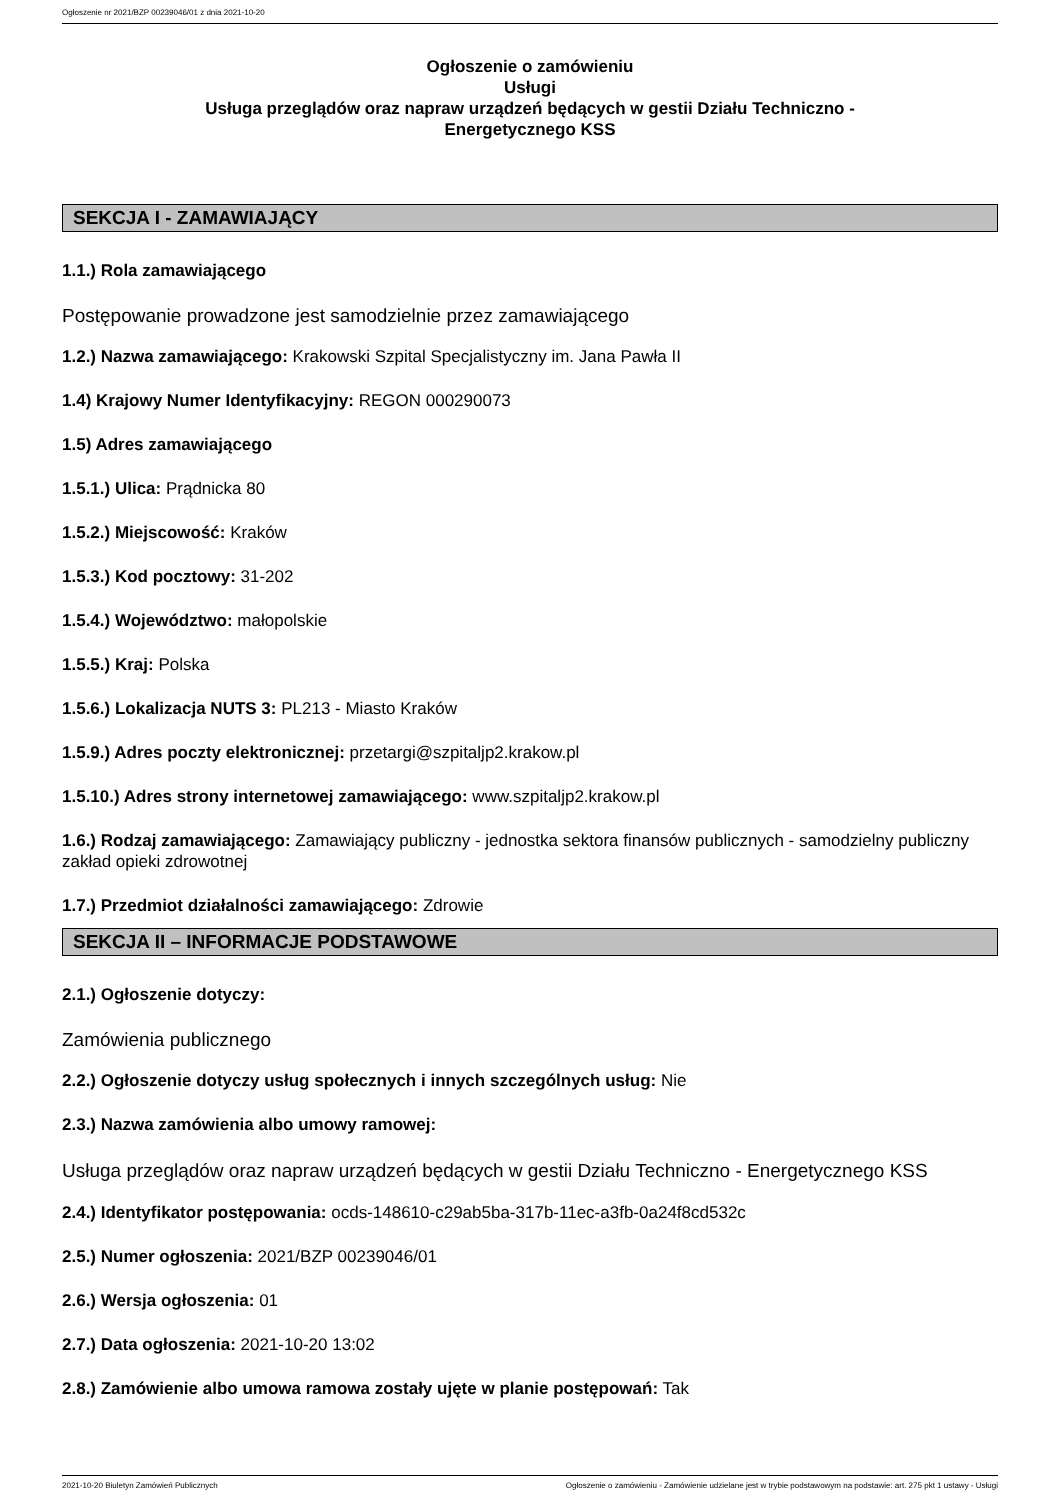Ogłoszenie nr 2021/BZP 00239046/01 z dnia 2021-10-20
Ogłoszenie o zamówieniu
Usługi
Usługa przeglądów oraz napraw urządzeń będących w gestii Działu Techniczno -
Energetycznego KSS
SEKCJA I - ZAMAWIAJĄCY
1.1.) Rola zamawiającego
Postępowanie prowadzone jest samodzielnie przez zamawiającego
1.2.) Nazwa zamawiającego: Krakowski Szpital Specjalistyczny im. Jana Pawła II
1.4) Krajowy Numer Identyfikacyjny: REGON 000290073
1.5) Adres zamawiającego
1.5.1.) Ulica: Prądnicka 80
1.5.2.) Miejscowość: Kraków
1.5.3.) Kod pocztowy: 31-202
1.5.4.) Województwo: małopolskie
1.5.5.) Kraj: Polska
1.5.6.) Lokalizacja NUTS 3: PL213 - Miasto Kraków
1.5.9.) Adres poczty elektronicznej: przetargi@szpitaljp2.krakow.pl
1.5.10.) Adres strony internetowej zamawiającego: www.szpitaljp2.krakow.pl
1.6.) Rodzaj zamawiającego: Zamawiający publiczny - jednostka sektora finansów publicznych - samodzielny publiczny zakład opieki zdrowotnej
1.7.) Przedmiot działalności zamawiającego: Zdrowie
SEKCJA II – INFORMACJE PODSTAWOWE
2.1.) Ogłoszenie dotyczy:
Zamówienia publicznego
2.2.) Ogłoszenie dotyczy usług społecznych i innych szczególnych usług: Nie
2.3.) Nazwa zamówienia albo umowy ramowej:
Usługa przeglądów oraz napraw urządzeń będących w gestii Działu Techniczno - Energetycznego KSS
2.4.) Identyfikator postępowania: ocds-148610-c29ab5ba-317b-11ec-a3fb-0a24f8cd532c
2.5.) Numer ogłoszenia: 2021/BZP 00239046/01
2.6.) Wersja ogłoszenia: 01
2.7.) Data ogłoszenia: 2021-10-20 13:02
2.8.) Zamówienie albo umowa ramowa zostały ujęte w planie postępowań: Tak
2021-10-20 Biuletyn Zamówień Publicznych Ogłoszenie o zamówieniu - Zamówienie udzielane jest w trybie podstawowym na podstawie: art. 275 pkt 1 ustawy - Usługi